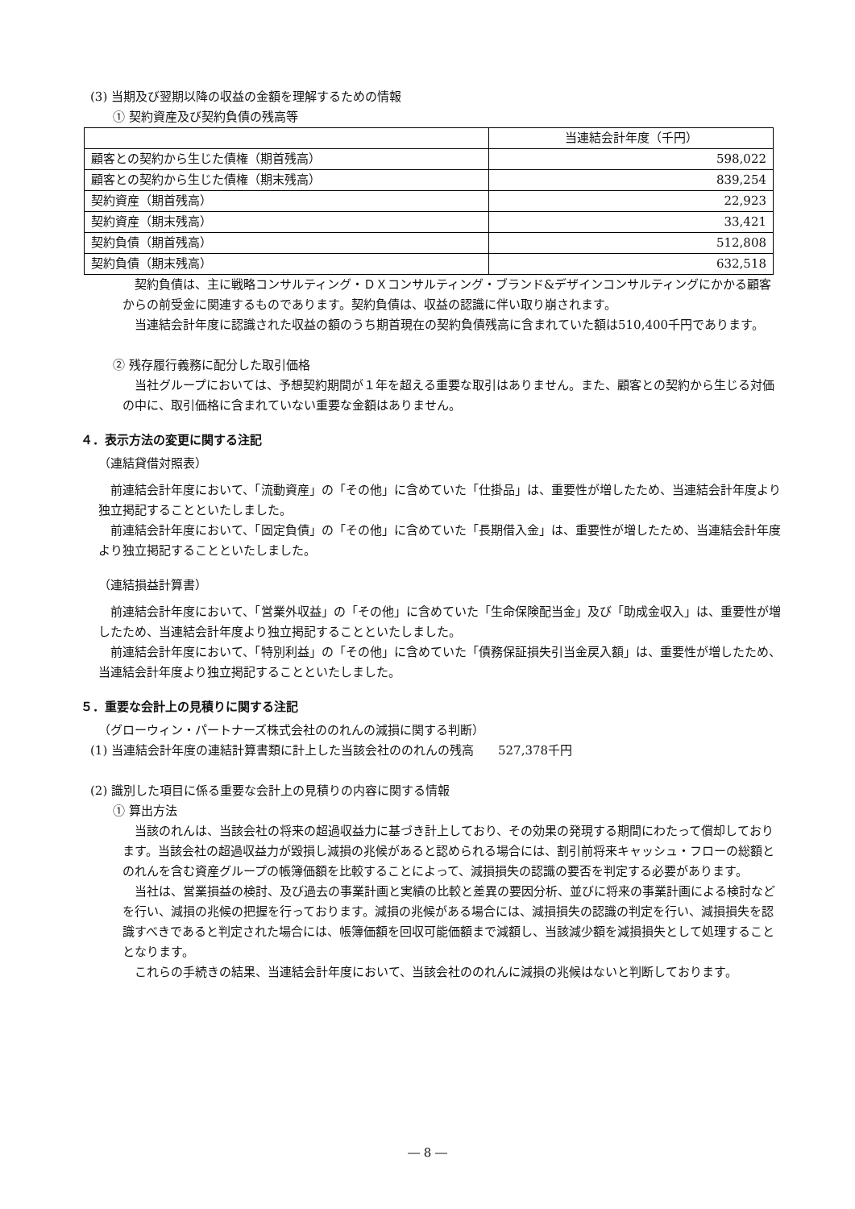(3) 当期及び翌期以降の収益の金額を理解するための情報
① 契約資産及び契約負債の残高等
| | 当連結会計年度（千円） |
| 顧客との契約から生じた債権（期首残高） | 598,022 |
| 顧客との契約から生じた債権（期末残高） | 839,254 |
| 契約資産（期首残高） | 22,923 |
| 契約資産（期末残高） | 33,421 |
| 契約負債（期首残高） | 512,808 |
| 契約負債（期末残高） | 632,518 |
　契約負債は、主に戦略コンサルティング・ＤＸコンサルティング・ブランド&デザインコンサルティングにかかる顧客からの前受金に関連するものであります。契約負債は、収益の認識に伴い取り崩されます。
　当連結会計年度に認識された収益の額のうち期首現在の契約負債残高に含まれていた額は510,400千円であります。
② 残存履行義務に配分した取引価格
　当社グループにおいては、予想契約期間が１年を超える重要な取引はありません。また、顧客との契約から生じる対価の中に、取引価格に含まれていない重要な金額はありません。
４．表示方法の変更に関する注記
（連結貸借対照表）
　前連結会計年度において、「流動資産」の「その他」に含めていた「仕掛品」は、重要性が増したため、当連結会計年度より独立掲記することといたしました。
　前連結会計年度において、「固定負債」の「その他」に含めていた「長期借入金」は、重要性が増したため、当連結会計年度より独立掲記することといたしました。
（連結損益計算書）
　前連結会計年度において、「営業外収益」の「その他」に含めていた「生命保険配当金」及び「助成金収入」は、重要性が増したため、当連結会計年度より独立掲記することといたしました。
　前連結会計年度において、「特別利益」の「その他」に含めていた「債務保証損失引当金戻入額」は、重要性が増したため、当連結会計年度より独立掲記することといたしました。
５．重要な会計上の見積りに関する注記
（グローウィン・パートナーズ株式会社ののれんの減損に関する判断）
(1) 当連結会計年度の連結計算書類に計上した当該会社ののれんの残高　　527,378千円
(2) 識別した項目に係る重要な会計上の見積りの内容に関する情報
① 算出方法
　当該のれんは、当該会社の将来の超過収益力に基づき計上しており、その効果の発現する期間にわたって償却しております。当該会社の超過収益力が毀損し減損の兆候があると認められる場合には、割引前将来キャッシュ・フローの総額とのれんを含む資産グループの帳簿価額を比較することによって、減損損失の認識の要否を判定する必要があります。
　当社は、営業損益の検討、及び過去の事業計画と実績の比較と差異の要因分析、並びに将来の事業計画による検討などを行い、減損の兆候の把握を行っております。減損の兆候がある場合には、減損損失の認識の判定を行い、減損損失を認識すべきであると判定された場合には、帳簿価額を回収可能価額まで減額し、当該減少額を減損損失として処理することとなります。
　これらの手続きの結果、当連結会計年度において、当該会社ののれんに減損の兆候はないと判断しております。
― 8 ―